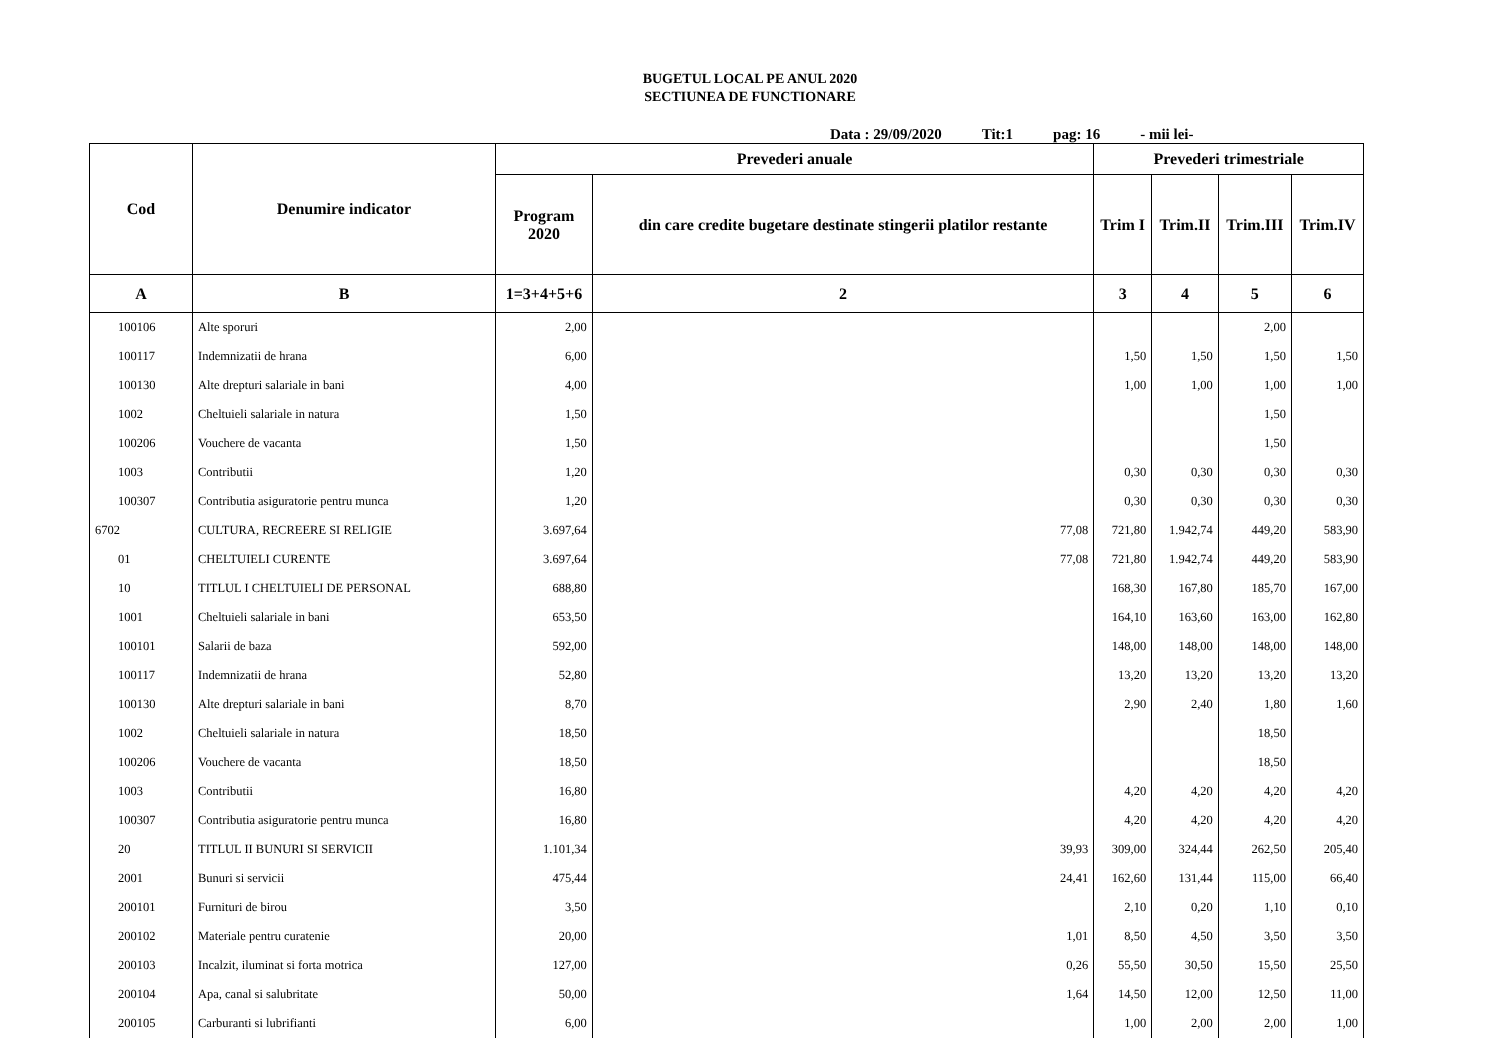BUGETUL LOCAL PE ANUL 2020
SECTIUNEA DE FUNCTIONARE
Data : 29/09/2020 Tit:1 pag: 16 - mii lei-
| Cod | Denumire indicator | Prevederi anuale | | Prevederi trimestriale | | | |
| --- | --- | --- | --- | --- | --- | --- | --- |
| | | Program 2020 | din care credite bugetare destinate stingerii platilor restante | Trim I | Trim.II | Trim.III | Trim.IV |
| A | B | 1=3+4+5+6 | 2 | 3 | 4 | 5 | 6 |
| 100106 | Alte sporuri | 2,00 | | | | 2,00 | |
| 100117 | Indemnizatii de hrana | 6,00 | | 1,50 | 1,50 | 1,50 | 1,50 |
| 100130 | Alte drepturi salariale in bani | 4,00 | | 1,00 | 1,00 | 1,00 | 1,00 |
| 1002 | Cheltuieli salariale in natura | 1,50 | | | | 1,50 | |
| 100206 | Vouchere de vacanta | 1,50 | | | | 1,50 | |
| 1003 | Contributii | 1,20 | | 0,30 | 0,30 | 0,30 | 0,30 |
| 100307 | Contributia asiguratorie pentru munca | 1,20 | | 0,30 | 0,30 | 0,30 | 0,30 |
| 6702 | CULTURA, RECREERE SI RELIGIE | 3.697,64 | 77,08 | 721,80 | 1.942,74 | 449,20 | 583,90 |
| 01 | CHELTUIELI CURENTE | 3.697,64 | 77,08 | 721,80 | 1.942,74 | 449,20 | 583,90 |
| 10 | TITLUL I CHELTUIELI DE PERSONAL | 688,80 | | 168,30 | 167,80 | 185,70 | 167,00 |
| 1001 | Cheltuieli salariale in bani | 653,50 | | 164,10 | 163,60 | 163,00 | 162,80 |
| 100101 | Salarii de baza | 592,00 | | 148,00 | 148,00 | 148,00 | 148,00 |
| 100117 | Indemnizatii de hrana | 52,80 | | 13,20 | 13,20 | 13,20 | 13,20 |
| 100130 | Alte drepturi salariale in bani | 8,70 | | 2,90 | 2,40 | 1,80 | 1,60 |
| 1002 | Cheltuieli salariale in natura | 18,50 | | | | 18,50 | |
| 100206 | Vouchere de vacanta | 18,50 | | | | 18,50 | |
| 1003 | Contributii | 16,80 | | 4,20 | 4,20 | 4,20 | 4,20 |
| 100307 | Contributia asiguratorie pentru munca | 16,80 | | 4,20 | 4,20 | 4,20 | 4,20 |
| 20 | TITLUL II BUNURI SI SERVICII | 1.101,34 | 39,93 | 309,00 | 324,44 | 262,50 | 205,40 |
| 2001 | Bunuri si servicii | 475,44 | 24,41 | 162,60 | 131,44 | 115,00 | 66,40 |
| 200101 | Furnituri de birou | 3,50 | | 2,10 | 0,20 | 1,10 | 0,10 |
| 200102 | Materiale pentru curatenie | 20,00 | 1,01 | 8,50 | 4,50 | 3,50 | 3,50 |
| 200103 | Incalzit, iluminat si forta motrica | 127,00 | 0,26 | 55,50 | 30,50 | 15,50 | 25,50 |
| 200104 | Apa, canal si salubritate | 50,00 | 1,64 | 14,50 | 12,00 | 12,50 | 11,00 |
| 200105 | Carburanti si lubrifianti | 6,00 | | 1,00 | 2,00 | 2,00 | 1,00 |